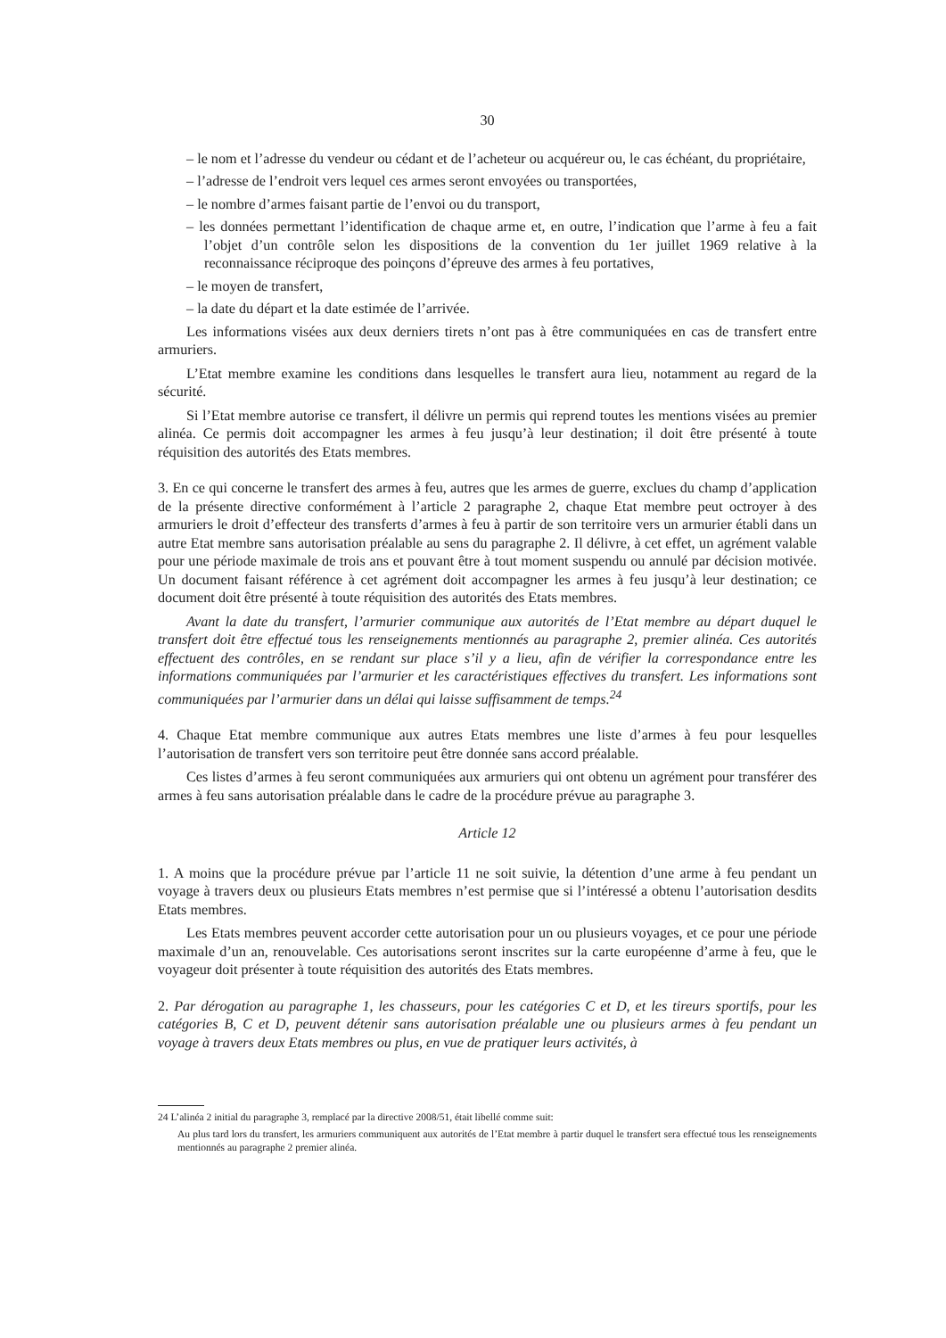30
– le nom et l’adresse du vendeur ou cédant et de l’acheteur ou acquéreur ou, le cas échéant, du propriétaire,
– l’adresse de l’endroit vers lequel ces armes seront envoyées ou transportées,
– le nombre d’armes faisant partie de l’envoi ou du transport,
– les données permettant l’identification de chaque arme et, en outre, l’indication que l’arme à feu a fait l’objet d’un contrôle selon les dispositions de la convention du 1er juillet 1969 relative à la reconnaissance réciproque des poinçons d’épreuve des armes à feu portatives,
– le moyen de transfert,
– la date du départ et la date estimée de l’arrivée.
Les informations visées aux deux derniers tirets n’ont pas à être communiquées en cas de transfert entre armuriers.
L’Etat membre examine les conditions dans lesquelles le transfert aura lieu, notamment au regard de la sécurité.
Si l’Etat membre autorise ce transfert, il délivre un permis qui reprend toutes les mentions visées au premier alinéa. Ce permis doit accompagner les armes à feu jusqu’à leur destination; il doit être présenté à toute réquisition des autorités des Etats membres.
3. En ce qui concerne le transfert des armes à feu, autres que les armes de guerre, exclues du champ d’application de la présente directive conformément à l’article 2 paragraphe 2, chaque Etat membre peut octroyer à des armuriers le droit d’effecteur des transferts d’armes à feu à partir de son territoire vers un armurier établi dans un autre Etat membre sans autorisation préalable au sens du paragraphe 2. Il délivre, à cet effet, un agrément valable pour une période maximale de trois ans et pouvant être à tout moment suspendu ou annulé par décision motivée. Un document faisant référence à cet agrément doit accompagner les armes à feu jusqu’à leur destination; ce document doit être présenté à toute réquisition des autorités des Etats membres.
Avant la date du transfert, l’armurier communique aux autorités de l’Etat membre au départ duquel le transfert doit être effectué tous les renseignements mentionnés au paragraphe 2, premier alinéa. Ces autorités effectuent des contrôles, en se rendant sur place s’il y a lieu, afin de vérifier la correspondance entre les informations communiquées par l’armurier et les caractéristiques effectives du transfert. Les informations sont communiquées par l’armurier dans un délai qui laisse suffisamment de temps.<sup>24</sup>
4. Chaque Etat membre communique aux autres Etats membres une liste d’armes à feu pour lesquelles l’autorisation de transfert vers son territoire peut être donnée sans accord préalable.
Ces listes d’armes à feu seront communiquées aux armuriers qui ont obtenu un agrément pour transférer des armes à feu sans autorisation préalable dans le cadre de la procédure prévue au paragraphe 3.
Article 12
1. A moins que la procédure prévue par l’article 11 ne soit suivie, la détention d’une arme à feu pendant un voyage à travers deux ou plusieurs Etats membres n’est permise que si l’intéressé a obtenu l’autorisation desdits Etats membres.
Les Etats membres peuvent accorder cette autorisation pour un ou plusieurs voyages, et ce pour une période maximale d’un an, renouvelable. Ces autorisations seront inscrites sur la carte européenne d’arme à feu, que le voyageur doit présenter à toute réquisition des autorités des Etats membres.
2. Par dérogation au paragraphe 1, les chasseurs, pour les catégories C et D, et les tireurs sportifs, pour les catégories B, C et D, peuvent détenir sans autorisation préalable une ou plusieurs armes à feu pendant un voyage à travers deux Etats membres ou plus, en vue de pratiquer leurs activités, à
24 L’alinéa 2 initial du paragraphe 3, remplacé par la directive 2008/51, était libellé comme suit:
Au plus tard lors du transfert, les armuriers communiquent aux autorités de l’Etat membre à partir duquel le transfert sera effectué tous les renseignements mentionnés au paragraphe 2 premier alinéa.